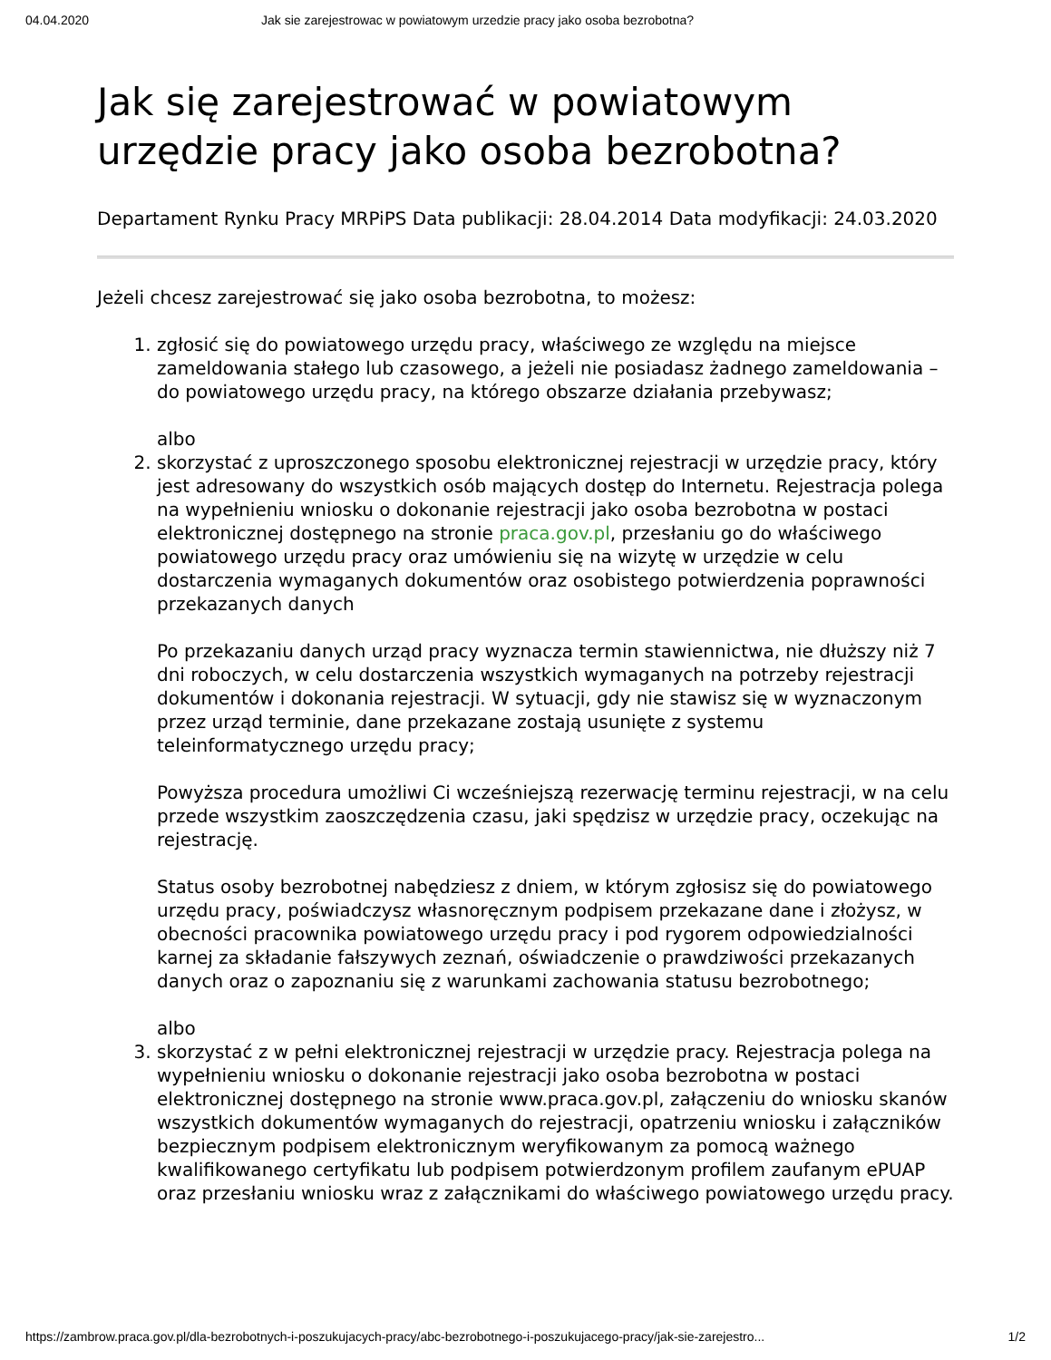04.04.2020 Jak sie zarejestrowac w powiatowym urzedzie pracy jako osoba bezrobotna?
Jak się zarejestrować w powiatowym urzędzie pracy jako osoba bezrobotna?
Departament Rynku Pracy MRPiPS Data publikacji: 28.04.2014 Data modyfikacji: 24.03.2020
Jeżeli chcesz zarejestrować się jako osoba bezrobotna, to możesz:
1. zgłosić się do powiatowego urzędu pracy, właściwego ze względu na miejsce zameldowania stałego lub czasowego, a jeżeli nie posiadasz żadnego zameldowania – do powiatowego urzędu pracy, na którego obszarze działania przebywasz;
albo
2. skorzystać z uproszczonego sposobu elektronicznej rejestracji w urzędzie pracy, który jest adresowany do wszystkich osób mających dostęp do Internetu. Rejestracja polega na wypełnieniu wniosku o dokonanie rejestracji jako osoba bezrobotna w postaci elektronicznej dostępnego na stronie praca.gov.pl, przesłaniu go do właściwego powiatowego urzędu pracy oraz umówieniu się na wizytę w urzędzie w celu dostarczenia wymaganych dokumentów oraz osobistego potwierdzenia poprawności przekazanych danych
Po przekazaniu danych urząd pracy wyznacza termin stawiennictwa, nie dłuższy niż 7 dni roboczych, w celu dostarczenia wszystkich wymaganych na potrzeby rejestracji dokumentów i dokonania rejestracji. W sytuacji, gdy nie stawisz się w wyznaczonym przez urząd terminie, dane przekazane zostają usunięte z systemu teleinformatycznego urzędu pracy;
Powyższa procedura umożliwi Ci wcześniejszą rezerwację terminu rejestracji, w na celu przede wszystkim zaoszczędzenia czasu, jaki spędzisz w urzędzie pracy, oczekując na rejestrację.
Status osoby bezrobotnej nabędziesz z dniem, w którym zgłosisz się do powiatowego urzędu pracy, poświadczysz własnoręcznym podpisem przekazane dane i złożysz, w obecności pracownika powiatowego urzędu pracy i pod rygorem odpowiedzialności karnej za składanie fałszywych zeznań, oświadczenie o prawdziwości przekazanych danych oraz o zapoznaniu się z warunkami zachowania statusu bezrobotnego;
albo
3. skorzystać z w pełni elektronicznej rejestracji w urzędzie pracy. Rejestracja polega na wypełnieniu wniosku o dokonanie rejestracji jako osoba bezrobotna w postaci elektronicznej dostępnego na stronie www.praca.gov.pl, załączeniu do wniosku skanów wszystkich dokumentów wymaganych do rejestracji, opatrzeniu wniosku i załączników bezpiecznym podpisem elektronicznym weryfikowanym za pomocą ważnego kwalifikowanego certyfikatu lub podpisem potwierdzonym profilem zaufanym ePUAP oraz przesłaniu wniosku wraz z załącznikami do właściwego powiatowego urzędu pracy.
https://zambrow.praca.gov.pl/dla-bezrobotnych-i-poszukujacych-pracy/abc-bezrobotnego-i-poszukujacego-pracy/jak-sie-zarejestro... 1/2